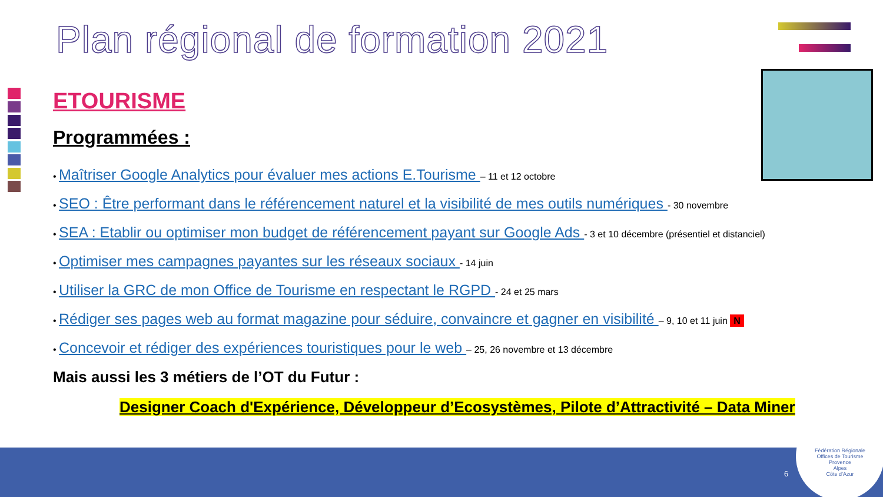Plan régional de formation 2021
ETOURISME
Programmées :
• Maîtriser Google Analytics pour évaluer mes actions E.Tourisme – 11 et 12 octobre
• SEO : Être performant dans le référencement naturel et la visibilité de mes outils numériques - 30 novembre
• SEA : Etablir ou optimiser mon budget de référencement payant sur Google Ads - 3 et 10 décembre (présentiel et distanciel)
• Optimiser mes campagnes payantes sur les réseaux sociaux - 14 juin
• Utiliser la GRC de mon Office de Tourisme en respectant le RGPD - 24 et 25 mars
• Rédiger ses pages web au format magazine pour séduire, convaincre et gagner en visibilité – 9, 10 et 11 juin N
• Concevoir et rédiger des expériences touristiques pour le web – 25, 26 novembre et 13 décembre
Mais aussi les 3 métiers de l’OT du Futur :
Designer Coach d'Expérience, Développeur d’Ecosystèmes, Pilote d’Attractivité – Data Miner
6
Fédération Régionale
Offices de Tourisme
Provence
Alpes
Côte d’Azur